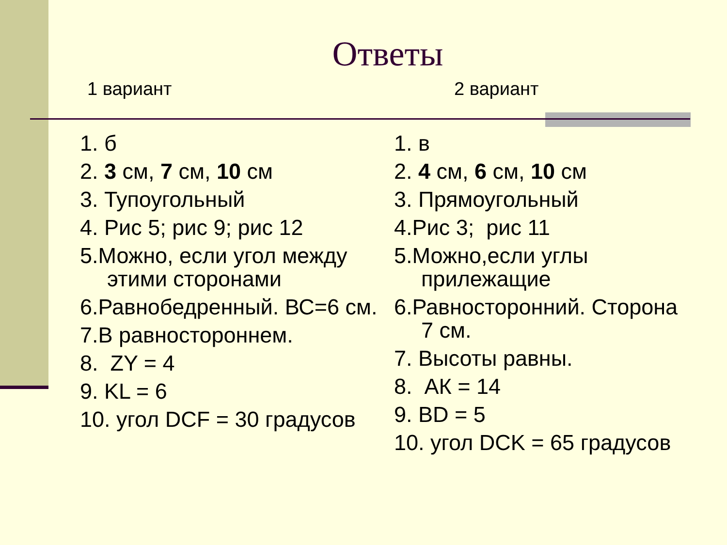Ответы
1 вариант 2 вариант
1. б
2. 3 см, 7 см, 10 см
3. Тупоугольный
4. Рис 5; рис 9; рис 12
5.Можно, если угол между этими сторонами
6.Равнобедренный. ВС=6 см.
7.В равностороннем.
8. ZY = 4
9. KL = 6
10. угол DCF = 30 градусов
1. в
2. 4 см, 6 см, 10 см
3. Прямоугольный
4.Рис 3; рис 11
5.Можно,если углы прилежащие
6.Равносторонний. Сторона 7 см.
7. Высоты равны.
8. АК = 14
9. BD = 5
10. угол DCK = 65 градусов